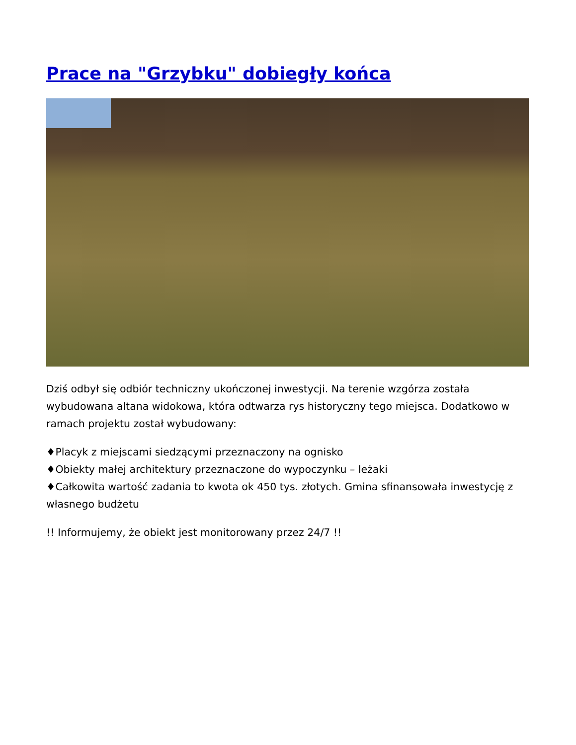Prace na "Grzybku" dobiegły końca
Dziś odbył się odbiór techniczny ukończonej inwestycji. Na terenie wzgórza została wybudowana altana widokowa, która odtwarza rys historyczny tego miejsca. Dodatkowo w ramach projektu został wybudowany:
♦Placyk z miejscami siedzącymi przeznaczony na ognisko
♦Obiekty małej architektury przeznaczone do wypoczynku – leżaki
♦Całkowita wartość zadania to kwota ok 450 tys. złotych. Gmina sfinansowała inwestycję z własnego budżetu
!! Informujemy, że obiekt jest monitorowany przez 24/7 !!